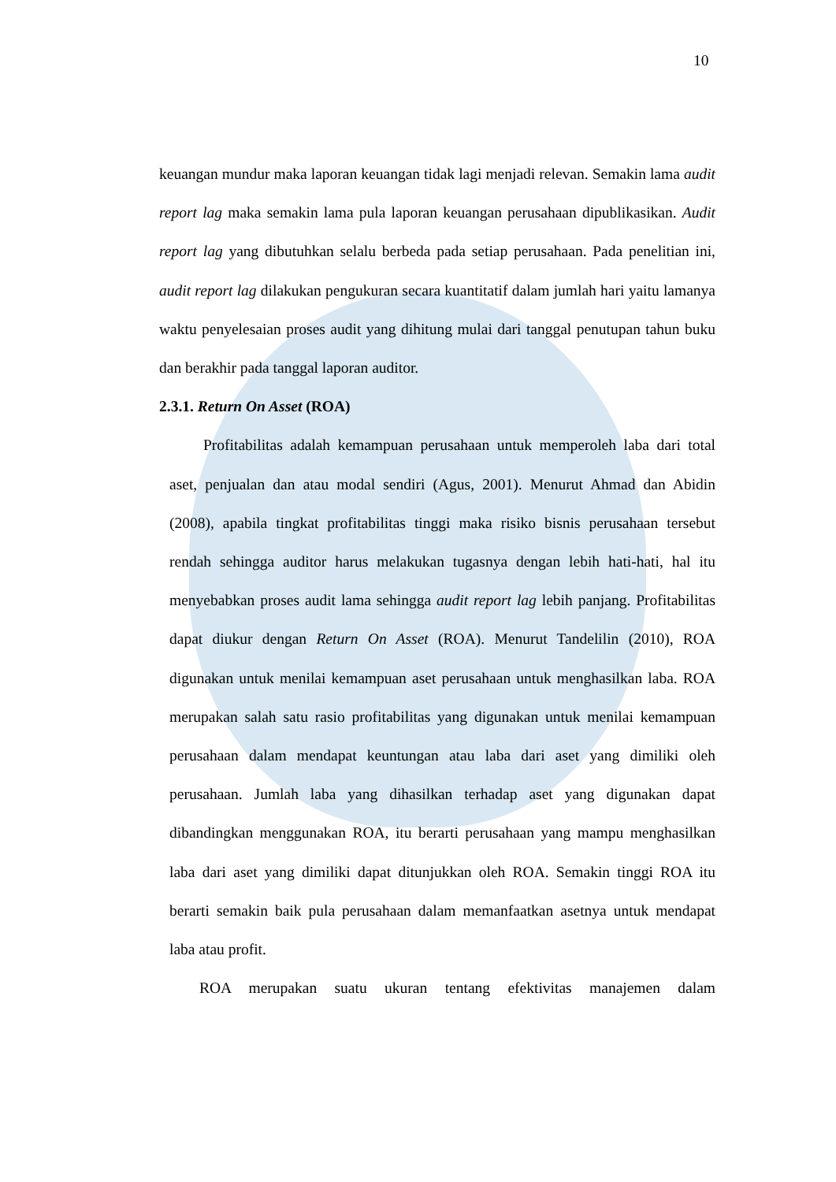10
keuangan mundur maka laporan keuangan tidak lagi menjadi relevan. Semakin lama audit report lag maka semakin lama pula laporan keuangan perusahaan dipublikasikan. Audit report lag yang dibutuhkan selalu berbeda pada setiap perusahaan. Pada penelitian ini, audit report lag dilakukan pengukuran secara kuantitatif dalam jumlah hari yaitu lamanya waktu penyelesaian proses audit yang dihitung mulai dari tanggal penutupan tahun buku dan berakhir pada tanggal laporan auditor.
2.3.1. Return On Asset (ROA)
Profitabilitas adalah kemampuan perusahaan untuk memperoleh laba dari total aset, penjualan dan atau modal sendiri (Agus, 2001). Menurut Ahmad dan Abidin (2008), apabila tingkat profitabilitas tinggi maka risiko bisnis perusahaan tersebut rendah sehingga auditor harus melakukan tugasnya dengan lebih hati-hati, hal itu menyebabkan proses audit lama sehingga audit report lag lebih panjang. Profitabilitas dapat diukur dengan Return On Asset (ROA). Menurut Tandelilin (2010), ROA digunakan untuk menilai kemampuan aset perusahaan untuk menghasilkan laba. ROA merupakan salah satu rasio profitabilitas yang digunakan untuk menilai kemampuan perusahaan dalam mendapat keuntungan atau laba dari aset yang dimiliki oleh perusahaan. Jumlah laba yang dihasilkan terhadap aset yang digunakan dapat dibandingkan menggunakan ROA, itu berarti perusahaan yang mampu menghasilkan laba dari aset yang dimiliki dapat ditunjukkan oleh ROA. Semakin tinggi ROA itu berarti semakin baik pula perusahaan dalam memanfaatkan asetnya untuk mendapat laba atau profit.
ROA merupakan suatu ukuran tentang efektivitas manajemen dalam